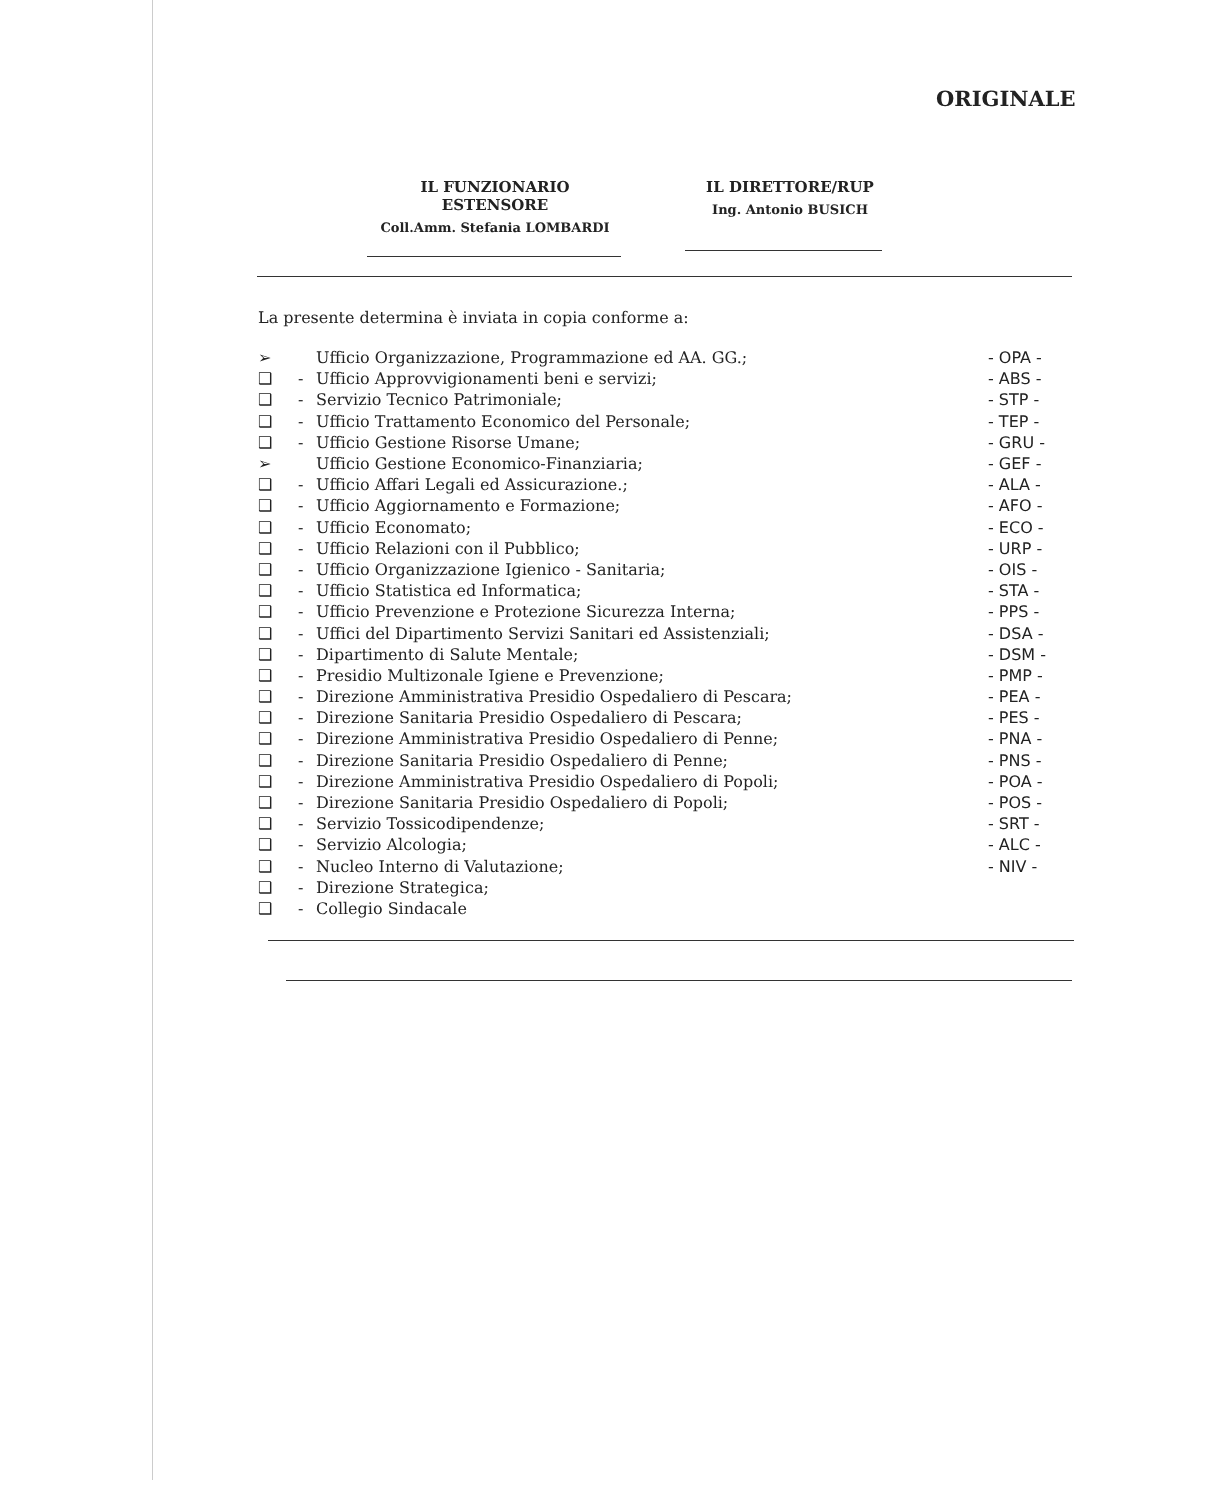ORIGINALE
IL FUNZIONARIO ESTENSORE
Coll.Amm. Stefania LOMBARDI
IL DIRETTORE/RUP
Ing. Antonio BUSICH
La presente determina è inviata in copia conforme a:
➢ Ufficio Organizzazione, Programmazione ed AA. GG.; - OPA -
❑ - Ufficio Approvvigionamenti beni e servizi; - ABS -
❑ - Servizio Tecnico Patrimoniale; - STP -
❑ - Ufficio Trattamento Economico del Personale; - TEP -
❑ - Ufficio Gestione Risorse Umane; - GRU -
➢ Ufficio Gestione Economico-Finanziaria; - GEF -
❑ - Ufficio Affari Legali ed Assicurazione.; - ALA -
❑ - Ufficio Aggiornamento e Formazione; - AFO -
❑ - Ufficio Economato; - ECO -
❑ - Ufficio Relazioni con il Pubblico; - URP -
❑ - Ufficio Organizzazione Igienico - Sanitaria; - OIS -
❑ - Ufficio Statistica ed Informatica; - STA -
❑ - Ufficio Prevenzione e Protezione Sicurezza Interna; - PPS -
❑ - Uffici del Dipartimento Servizi Sanitari ed Assistenziali; - DSA -
❑ - Dipartimento di Salute Mentale; - DSM -
❑ - Presidio Multizonale Igiene e Prevenzione; - PMP -
❑ - Direzione Amministrativa Presidio Ospedaliero di Pescara; - PEA -
❑ - Direzione Sanitaria Presidio Ospedaliero di Pescara; - PES -
❑ - Direzione Amministrativa Presidio Ospedaliero di Penne; - PNA -
❑ - Direzione Sanitaria Presidio Ospedaliero di Penne; - PNS -
❑ - Direzione Amministrativa Presidio Ospedaliero di Popoli; - POA -
❑ - Direzione Sanitaria Presidio Ospedaliero di Popoli; - POS -
❑ - Servizio Tossicodipendenze; - SRT -
❑ - Servizio Alcologia; - ALC -
❑ - Nucleo Interno di Valutazione; - NIV -
❑ - Direzione Strategica;
❑ - Collegio Sindacale